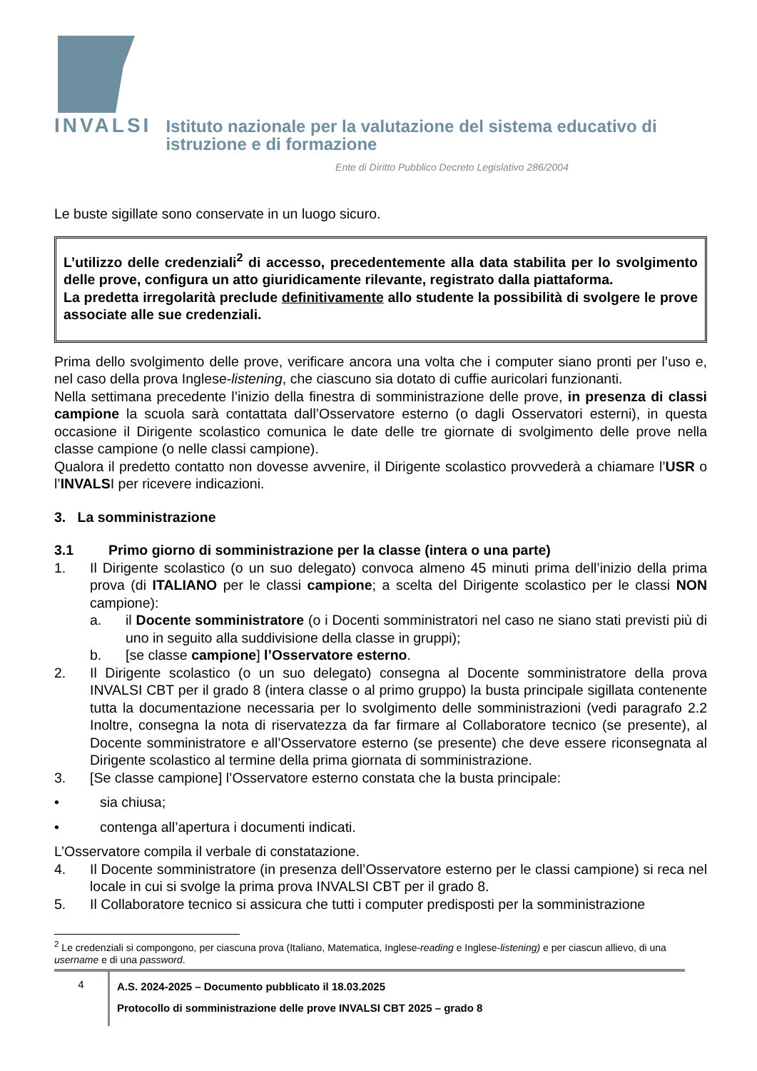INVALSI Istituto nazionale per la valutazione del sistema educativo di istruzione e di formazione
Ente di Diritto Pubblico Decreto Legislativo 286/2004
Le buste sigillate sono conservate in un luogo sicuro.
L’utilizzo delle credenziali<sup>2</sup> di accesso, precedentemente alla data stabilita per lo svolgimento delle prove, configura un atto giuridicamente rilevante, registrato dalla piattaforma.
La predetta irregolarità preclude definitivamente allo studente la possibilità di svolgere le prove associate alle sue credenziali.
Prima dello svolgimento delle prove, verificare ancora una volta che i computer siano pronti per l’uso e, nel caso della prova Inglese-listening, che ciascuno sia dotato di cuffie auricolari funzionanti.
Nella settimana precedente l’inizio della finestra di somministrazione delle prove, in presenza di classi campione la scuola sarà contattata dall’Osservatore esterno (o dagli Osservatori esterni), in questa occasione il Dirigente scolastico comunica le date delle tre giornate di svolgimento delle prove nella classe campione (o nelle classi campione).
Qualora il predetto contatto non dovesse avvenire, il Dirigente scolastico provvederà a chiamare l’USR o l’INVALSI per ricevere indicazioni.
3. La somministrazione
3.1 Primo giorno di somministrazione per la classe (intera o una parte)
1. Il Dirigente scolastico (o un suo delegato) convoca almeno 45 minuti prima dell’inizio della prima prova (di ITALIANO per le classi campione; a scelta del Dirigente scolastico per le classi NON campione):
a. il Docente somministratore (o i Docenti somministratori nel caso ne siano stati previsti più di uno in seguito alla suddivisione della classe in gruppi);
b. [se classe campione] l’Osservatore esterno.
2. Il Dirigente scolastico (o un suo delegato) consegna al Docente somministratore della prova INVALSI CBT per il grado 8 (intera classe o al primo gruppo) la busta principale sigillata contenente tutta la documentazione necessaria per lo svolgimento delle somministrazioni (vedi paragrafo 2.2 Inoltre, consegna la nota di riservatezza da far firmare al Collaboratore tecnico (se presente), al Docente somministratore e all’Osservatore esterno (se presente) che deve essere riconsegnata al Dirigente scolastico al termine della prima giornata di somministrazione.
3. [Se classe campione] l’Osservatore esterno constata che la busta principale:
• sia chiusa;
• contenga all’apertura i documenti indicati.
L’Osservatore compila il verbale di constatazione.
4. Il Docente somministratore (in presenza dell’Osservatore esterno per le classi campione) si reca nel locale in cui si svolge la prima prova INVALSI CBT per il grado 8.
5. Il Collaboratore tecnico si assicura che tutti i computer predisposti per la somministrazione
<sup>2</sup> Le credenziali si compongono, per ciascuna prova (Italiano, Matematica, Inglese-reading e Inglese-listening) e per ciascun allievo, di una username e di una password.
4
A.S. 2024-2025 – Documento pubblicato il 18.03.2025
Protocollo di somministrazione delle prove INVALSI CBT 2025 – grado 8